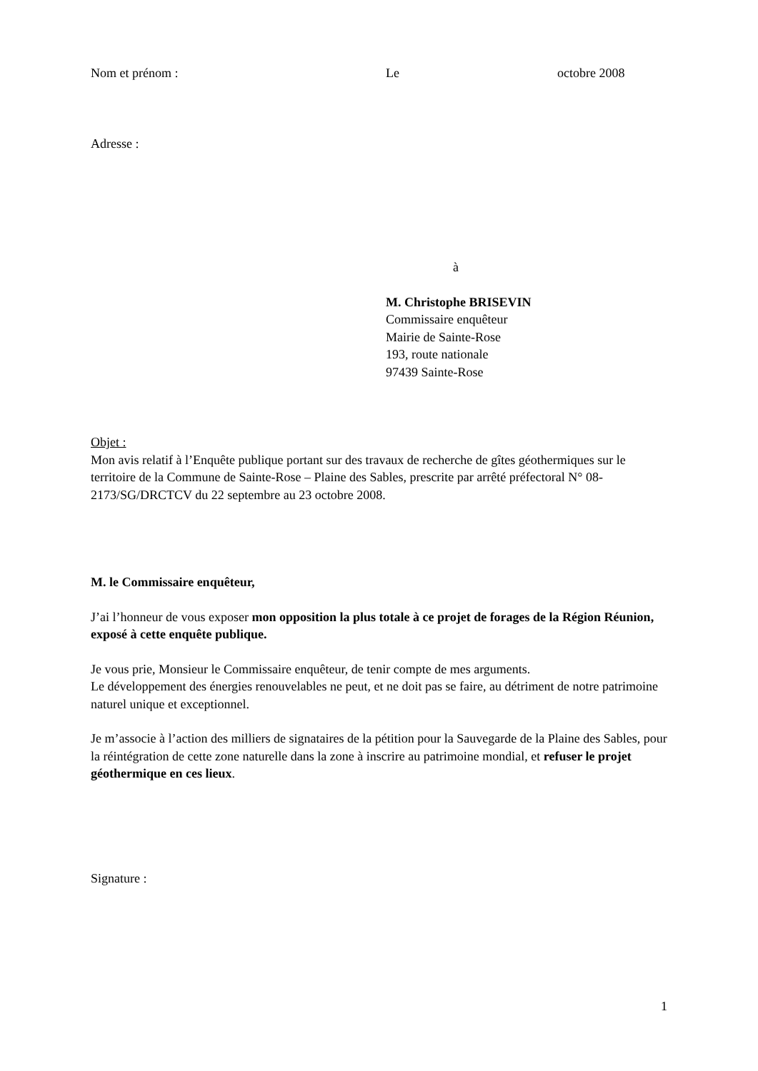Nom et prénom : Le octobre 2008
Adresse :
à
M. Christophe BRISEVIN
Commissaire enquêteur
Mairie de Sainte-Rose
193, route nationale
97439 Sainte-Rose
Objet :
Mon avis relatif à l’Enquête publique portant sur des travaux de recherche de gîtes géothermiques sur le territoire de la Commune de Sainte-Rose – Plaine des Sables, prescrite par arrêté préfectoral N° 08-2173/SG/DRCTCV du 22 septembre au 23 octobre 2008.
M. le Commissaire enquêteur,
J’ai l’honneur de vous exposer mon opposition la plus totale à ce projet de forages de la Région Réunion, exposé à cette enquête publique.
Je vous prie, Monsieur le Commissaire enquêteur, de tenir compte de mes arguments.
Le développement des énergies renouvelables ne peut, et ne doit pas se faire, au détriment de notre patrimoine naturel unique et exceptionnel.
Je m’associe à l’action des milliers de signataires de la pétition pour la Sauvegarde de la Plaine des Sables, pour la réintégration de cette zone naturelle dans la zone à inscrire au patrimoine mondial, et refuser le projet géothermique en ces lieux.
Signature :
1